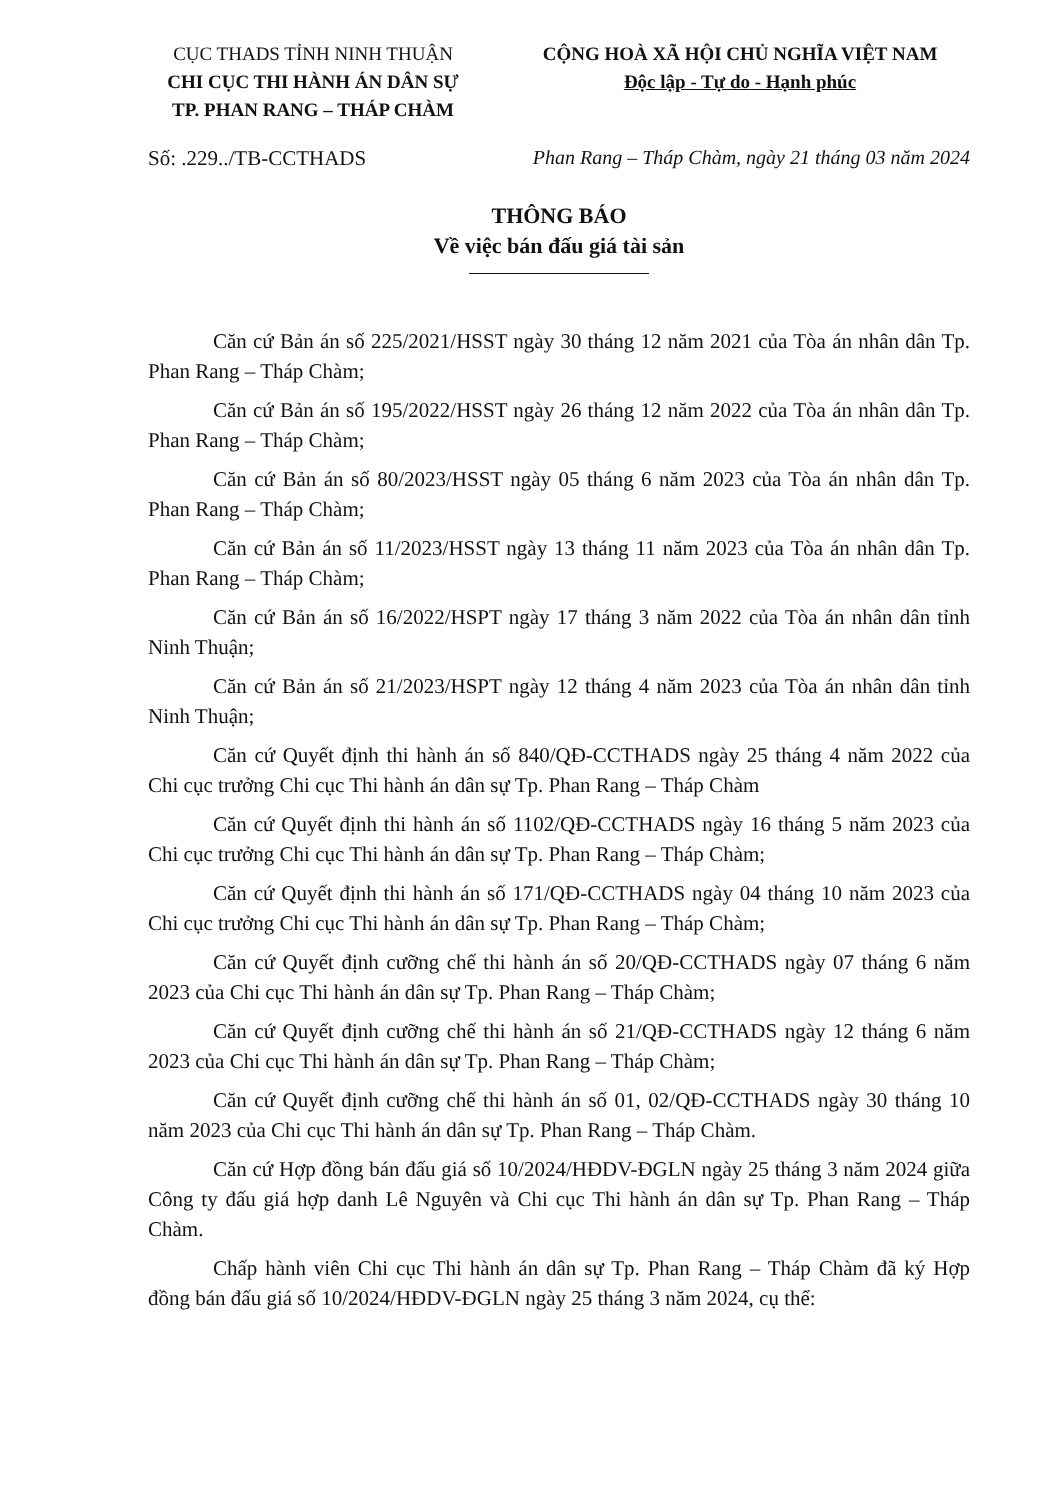CỤC THADS TỈNH NINH THUẬN
CHI CỤC THI HÀNH ÁN DÂN SỰ
TP. PHAN RANG – THÁP CHÀM
CỘNG HOÀ XÃ HỘI CHỦ NGHĨA VIỆT NAM
Độc lập - Tự do - Hạnh phúc
Số: .229../TB-CCTHADS Phan Rang – Tháp Chàm, ngày 21 tháng 03 năm 2024
THÔNG BÁO
Về việc bán đấu giá tài sản
Căn cứ Bản án số 225/2021/HSST ngày 30 tháng 12 năm 2021 của Tòa án nhân dân Tp. Phan Rang – Tháp Chàm;
Căn cứ Bản án số 195/2022/HSST ngày 26 tháng 12 năm 2022 của Tòa án nhân dân Tp. Phan Rang – Tháp Chàm;
Căn cứ Bản án số 80/2023/HSST ngày 05 tháng 6 năm 2023 của Tòa án nhân dân Tp. Phan Rang – Tháp Chàm;
Căn cứ Bản án số 11/2023/HSST ngày 13 tháng 11 năm 2023 của Tòa án nhân dân Tp. Phan Rang – Tháp Chàm;
Căn cứ Bản án số 16/2022/HSPT ngày 17 tháng 3 năm 2022 của Tòa án nhân dân tỉnh Ninh Thuận;
Căn cứ Bản án số 21/2023/HSPT ngày 12 tháng 4 năm 2023 của Tòa án nhân dân tỉnh Ninh Thuận;
Căn cứ Quyết định thi hành án số 840/QĐ-CCTHADS ngày 25 tháng 4 năm 2022 của Chi cục trưởng Chi cục Thi hành án dân sự Tp. Phan Rang – Tháp Chàm
Căn cứ Quyết định thi hành án số 1102/QĐ-CCTHADS ngày 16 tháng 5 năm 2023 của Chi cục trưởng Chi cục Thi hành án dân sự Tp. Phan Rang – Tháp Chàm;
Căn cứ Quyết định thi hành án số 171/QĐ-CCTHADS ngày 04 tháng 10 năm 2023 của Chi cục trưởng Chi cục Thi hành án dân sự Tp. Phan Rang – Tháp Chàm;
Căn cứ Quyết định cưỡng chế thi hành án số 20/QĐ-CCTHADS ngày 07 tháng 6 năm 2023 của Chi cục Thi hành án dân sự Tp. Phan Rang – Tháp Chàm;
Căn cứ Quyết định cưỡng chế thi hành án số 21/QĐ-CCTHADS ngày 12 tháng 6 năm 2023 của Chi cục Thi hành án dân sự Tp. Phan Rang – Tháp Chàm;
Căn cứ Quyết định cưỡng chế thi hành án số 01, 02/QĐ-CCTHADS ngày 30 tháng 10 năm 2023 của Chi cục Thi hành án dân sự Tp. Phan Rang – Tháp Chàm.
Căn cứ Hợp đồng bán đấu giá số 10/2024/HĐDV-ĐGLN ngày 25 tháng 3 năm 2024 giữa Công ty đấu giá hợp danh Lê Nguyên và Chi cục Thi hành án dân sự Tp. Phan Rang – Tháp Chàm.
Chấp hành viên Chi cục Thi hành án dân sự Tp. Phan Rang – Tháp Chàm đã ký Hợp đồng bán đấu giá số 10/2024/HĐDV-ĐGLN ngày 25 tháng 3 năm 2024, cụ thể: